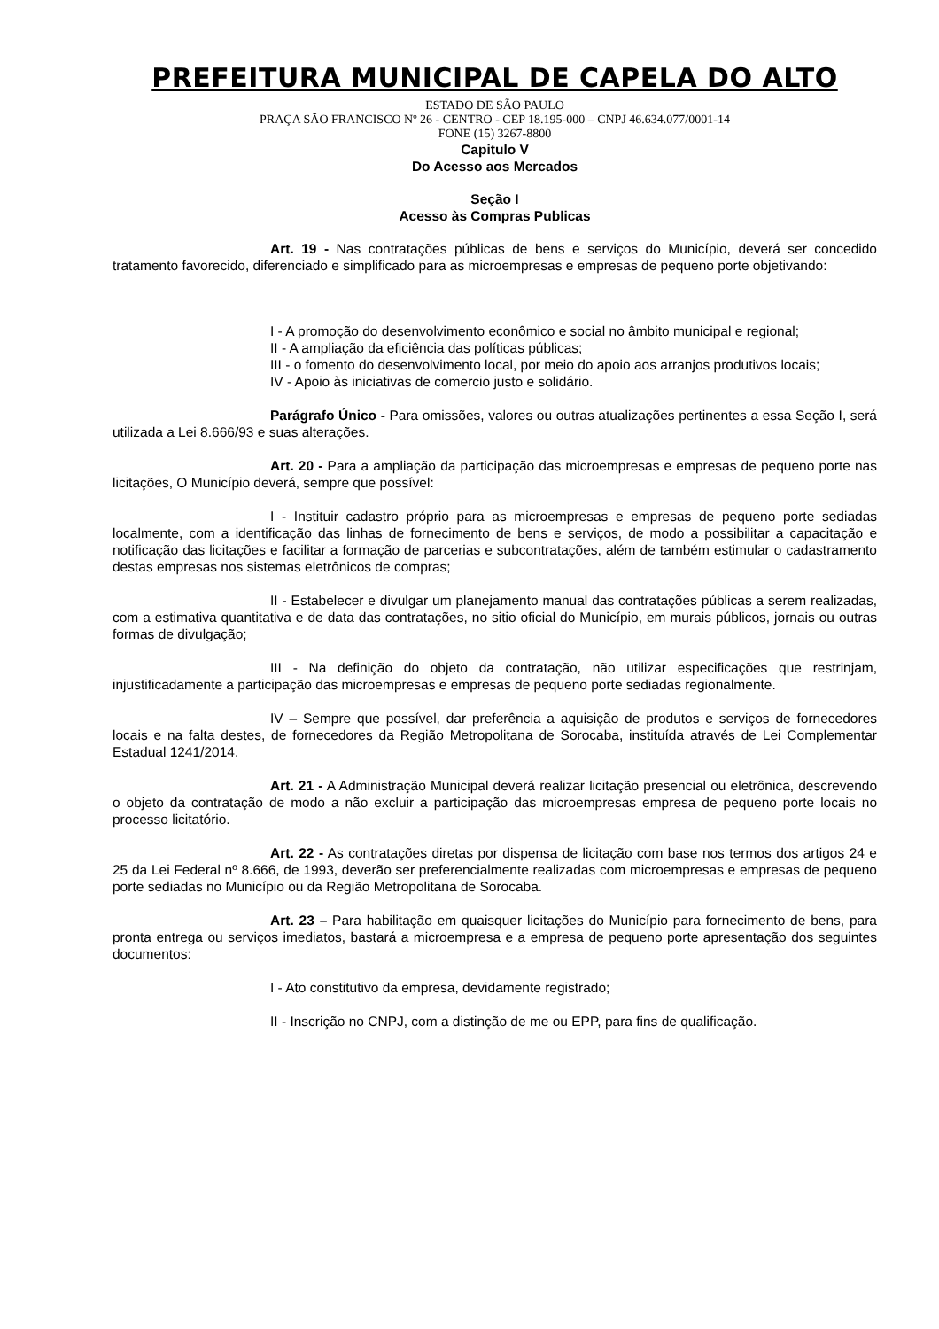PREFEITURA MUNICIPAL DE CAPELA DO ALTO
ESTADO DE SÃO PAULO
PRAÇA SÃO FRANCISCO Nº 26 - CENTRO - CEP 18.195-000 – CNPJ 46.634.077/0001-14
FONE (15) 3267-8800
Capitulo V
Do Acesso aos Mercados
Seção I
Acesso às Compras Publicas
Art. 19 - Nas contratações públicas de bens e serviços do Município, deverá ser concedido tratamento favorecido, diferenciado e simplificado para as microempresas e empresas de pequeno porte objetivando:
I - A promoção do desenvolvimento econômico e social no âmbito municipal e regional;
II - A ampliação da eficiência das políticas públicas;
III - o fomento do desenvolvimento local, por meio do apoio aos arranjos produtivos locais;
IV - Apoio às iniciativas de comercio justo e solidário.
Parágrafo Único - Para omissões, valores ou outras atualizações pertinentes a essa Seção I, será utilizada a Lei 8.666/93 e suas alterações.
Art. 20 - Para a ampliação da participação das microempresas e empresas de pequeno porte nas licitações, O Município deverá, sempre que possível:
I - Instituir cadastro próprio para as microempresas e empresas de pequeno porte sediadas localmente, com a identificação das linhas de fornecimento de bens e serviços, de modo a possibilitar a capacitação e notificação das licitações e facilitar a formação de parcerias e subcontratações, além de também estimular o cadastramento destas empresas nos sistemas eletrônicos de compras;
II - Estabelecer e divulgar um planejamento manual das contratações públicas a serem realizadas, com a estimativa quantitativa e de data das contratações, no sitio oficial do Município, em murais públicos, jornais ou outras formas de divulgação;
III - Na definição do objeto da contratação, não utilizar especificações que restrinjam, injustificadamente a participação das microempresas e empresas de pequeno porte sediadas regionalmente.
IV – Sempre que possível, dar preferência a aquisição de produtos e serviços de fornecedores locais e na falta destes, de fornecedores da Região Metropolitana de Sorocaba, instituída através de Lei Complementar Estadual 1241/2014.
Art. 21 - A Administração Municipal deverá realizar licitação presencial ou eletrônica, descrevendo o objeto da contratação de modo a não excluir a participação das microempresas empresa de pequeno porte locais no processo licitatório.
Art. 22 - As contratações diretas por dispensa de licitação com base nos termos dos artigos 24 e 25 da Lei Federal nº 8.666, de 1993, deverão ser preferencialmente realizadas com microempresas e empresas de pequeno porte sediadas no Município ou da Região Metropolitana de Sorocaba.
Art. 23 – Para habilitação em quaisquer licitações do Município para fornecimento de bens, para pronta entrega ou serviços imediatos, bastará a microempresa e a empresa de pequeno porte apresentação dos seguintes documentos:
I - Ato constitutivo da empresa, devidamente registrado;
II - Inscrição no CNPJ, com a distinção de me ou EPP, para fins de qualificação.